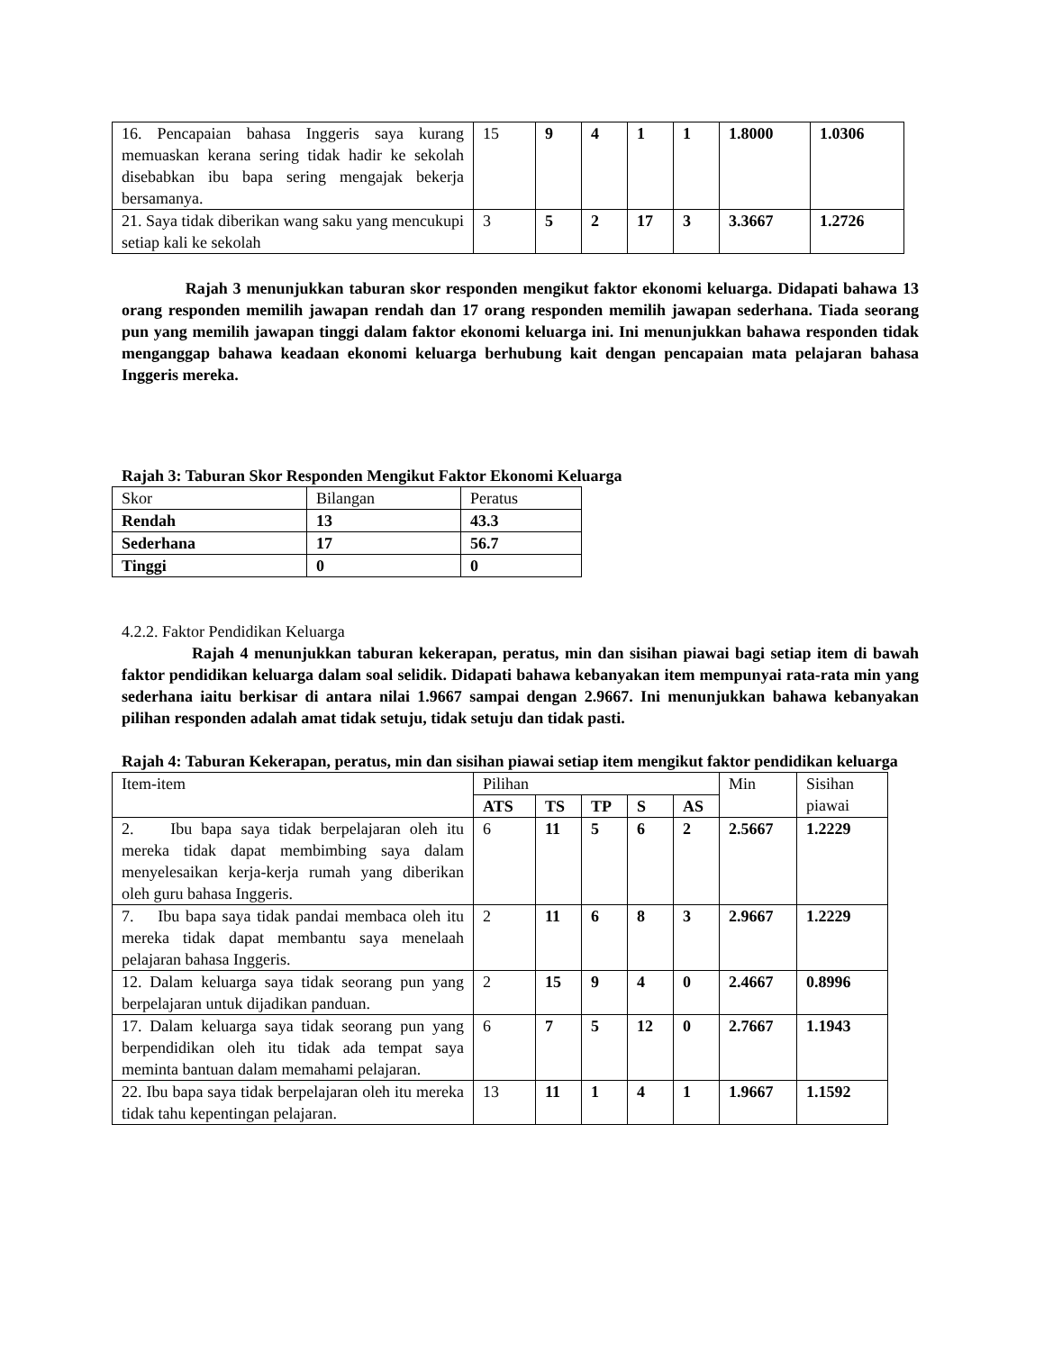| 16. Pencapaian bahasa Inggeris saya kurang memuaskan kerana sering tidak hadir ke sekolah disebabkan ibu bapa sering mengajak bekerja bersamanya. | 15 | 9 | 4 | 1 | 1 | 1.8000 | 1.0306 |
| 21. Saya tidak diberikan wang saku yang mencukupi setiap kali ke sekolah | 3 | 5 | 2 | 17 | 3 | 3.3667 | 1.2726 |
Rajah 3 menunjukkan taburan skor responden mengikut faktor ekonomi keluarga. Didapati bahawa 13 orang responden memilih jawapan rendah dan 17 orang responden memilih jawapan sederhana. Tiada seorang pun yang memilih jawapan tinggi dalam faktor ekonomi keluarga ini. Ini menunjukkan bahawa responden tidak menganggap bahawa keadaan ekonomi keluarga berhubung kait dengan pencapaian mata pelajaran bahasa Inggeris mereka.
Rajah 3: Taburan Skor Responden Mengikut Faktor Ekonomi Keluarga
| Skor | Bilangan | Peratus |
| Rendah | 13 | 43.3 |
| Sederhana | 17 | 56.7 |
| Tinggi | 0 | 0 |
4.2.2. Faktor Pendidikan Keluarga
Rajah 4 menunjukkan taburan kekerapan, peratus, min dan sisihan piawai bagi setiap item di bawah faktor pendidikan keluarga dalam soal selidik. Didapati bahawa kebanyakan item mempunyai rata-rata min yang sederhana iaitu berkisar di antara nilai 1.9667 sampai dengan 2.9667. Ini menunjukkan bahawa kebanyakan pilihan responden adalah amat tidak setuju, tidak setuju dan tidak pasti.
Rajah 4: Taburan Kekerapan, peratus, min dan sisihan piawai setiap item mengikut faktor pendidikan keluarga
| Item-item | Pilihan | | | | | Min | Sisihan piawai |
| --- | --- | --- | --- | --- | --- | --- | --- |
| | ATS | TS | TP | S | AS | | |
| 2. Ibu bapa saya tidak berpelajaran oleh itu mereka tidak dapat membimbing saya dalam menyelesaikan kerja-kerja rumah yang diberikan oleh guru bahasa Inggeris. | 6 | 11 | 5 | 6 | 2 | 2.5667 | 1.2229 |
| 7. Ibu bapa saya tidak pandai membaca oleh itu mereka tidak dapat membantu saya menelaah pelajaran bahasa Inggeris. | 2 | 11 | 6 | 8 | 3 | 2.9667 | 1.2229 |
| 12. Dalam keluarga saya tidak seorang pun yang berpelajaran untuk dijadikan panduan. | 2 | 15 | 9 | 4 | 0 | 2.4667 | 0.8996 |
| 17. Dalam keluarga saya tidak seorang pun yang berpendidikan oleh itu tidak ada tempat saya meminta bantuan dalam memahami pelajaran. | 6 | 7 | 5 | 12 | 0 | 2.7667 | 1.1943 |
| 22. Ibu bapa saya tidak berpelajaran oleh itu mereka tidak tahu kepentingan pelajaran. | 13 | 11 | 1 | 4 | 1 | 1.9667 | 1.1592 |